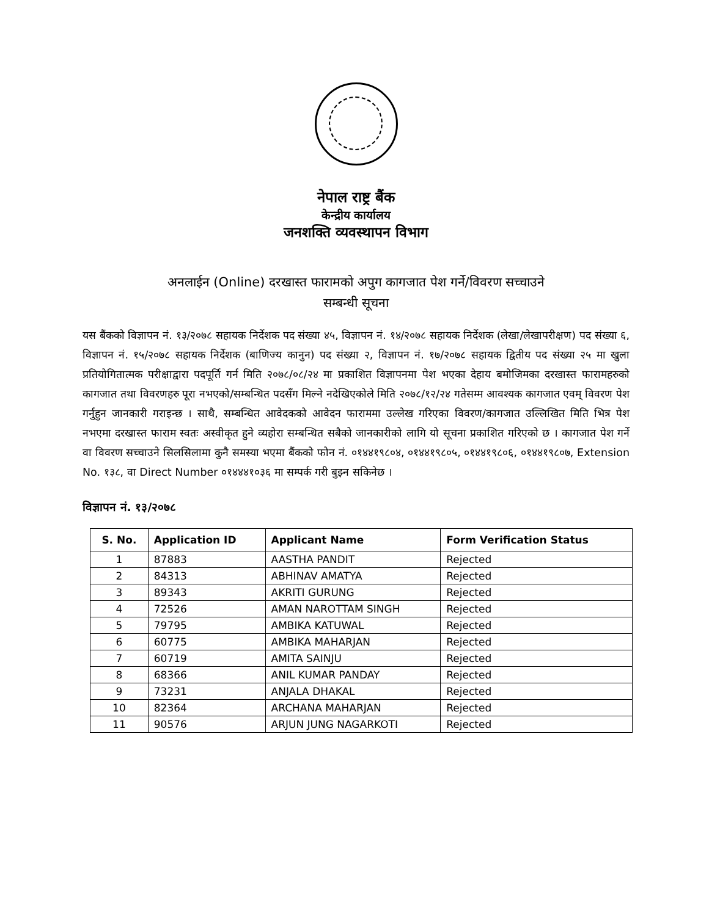नेपाल राष्ट्र बैंक
केन्द्रीय कार्यालय
जनशक्ति व्यवस्थापन विभाग
अनलाईन (Online) दरखास्त फारामको अपुग कागजात पेश गर्ने/विवरण सच्चाउने
सम्बन्धी सूचना
यस बैंकको विज्ञापन नं. १३/२०७८ सहायक निर्देशक पद संख्या ४५, विज्ञापन नं. १४/२०७८ सहायक निर्देशक (लेखा/लेखापरीक्षण) पद संख्या ६, विज्ञापन नं. १५/२०७८ सहायक निर्देशक (बाणिज्य कानुन) पद संख्या २, विज्ञापन नं. १७/२०७८ सहायक द्वितीय पद संख्या २५ मा खुला प्रतियोगितात्मक परीक्षाद्वारा पदपूर्ति गर्न मिति २०७८/०८/२४ मा प्रकाशित विज्ञापनमा पेश भएका देहाय बमोजिमका दरखास्त फारामहरुको कागजात तथा विवरणहरु पूरा नभएको/सम्बन्धित पदसँग मिल्ने नदेखिएकोले मिति २०७८/१२/२४ गतेसम्म आवश्यक कागजात एवम् विवरण पेश गर्नुहुन जानकारी गराइन्छ । साथै, सम्बन्धित आवेदकको आवेदन फाराममा उल्लेख गरिएका विवरण/कागजात उल्लिखित मिति भित्र पेश नभएमा दरखास्त फाराम स्वतः अस्वीकृत हुने व्यहोरा सम्बन्धित सबैको जानकारीको लागि यो सूचना प्रकाशित गरिएको छ । कागजात पेश गर्ने वा विवरण सच्चाउने सिलसिलामा कुनै समस्या भएमा बैंकको फोन नं. ०१४४१९८०४, ०१४४१९८०५, ०१४४१९८०६, ०१४४१९८०७, Extension No. १३८, वा Direct Number ०१४४४१०३६ मा सम्पर्क गरी बुझ्न सकिनेछ ।
विज्ञापन नं. १३/२०७८
| S. No. | Application ID | Applicant Name | Form Verification Status |
| --- | --- | --- | --- |
| 1 | 87883 | AASTHA PANDIT | Rejected |
| 2 | 84313 | ABHINAV AMATYA | Rejected |
| 3 | 89343 | AKRITI GURUNG | Rejected |
| 4 | 72526 | AMAN NAROTTAM SINGH | Rejected |
| 5 | 79795 | AMBIKA KATUWAL | Rejected |
| 6 | 60775 | AMBIKA MAHARJAN | Rejected |
| 7 | 60719 | AMITA SAINJU | Rejected |
| 8 | 68366 | ANIL KUMAR PANDAY | Rejected |
| 9 | 73231 | ANJALA DHAKAL | Rejected |
| 10 | 82364 | ARCHANA MAHARJAN | Rejected |
| 11 | 90576 | ARJUN JUNG NAGARKOTI | Rejected |